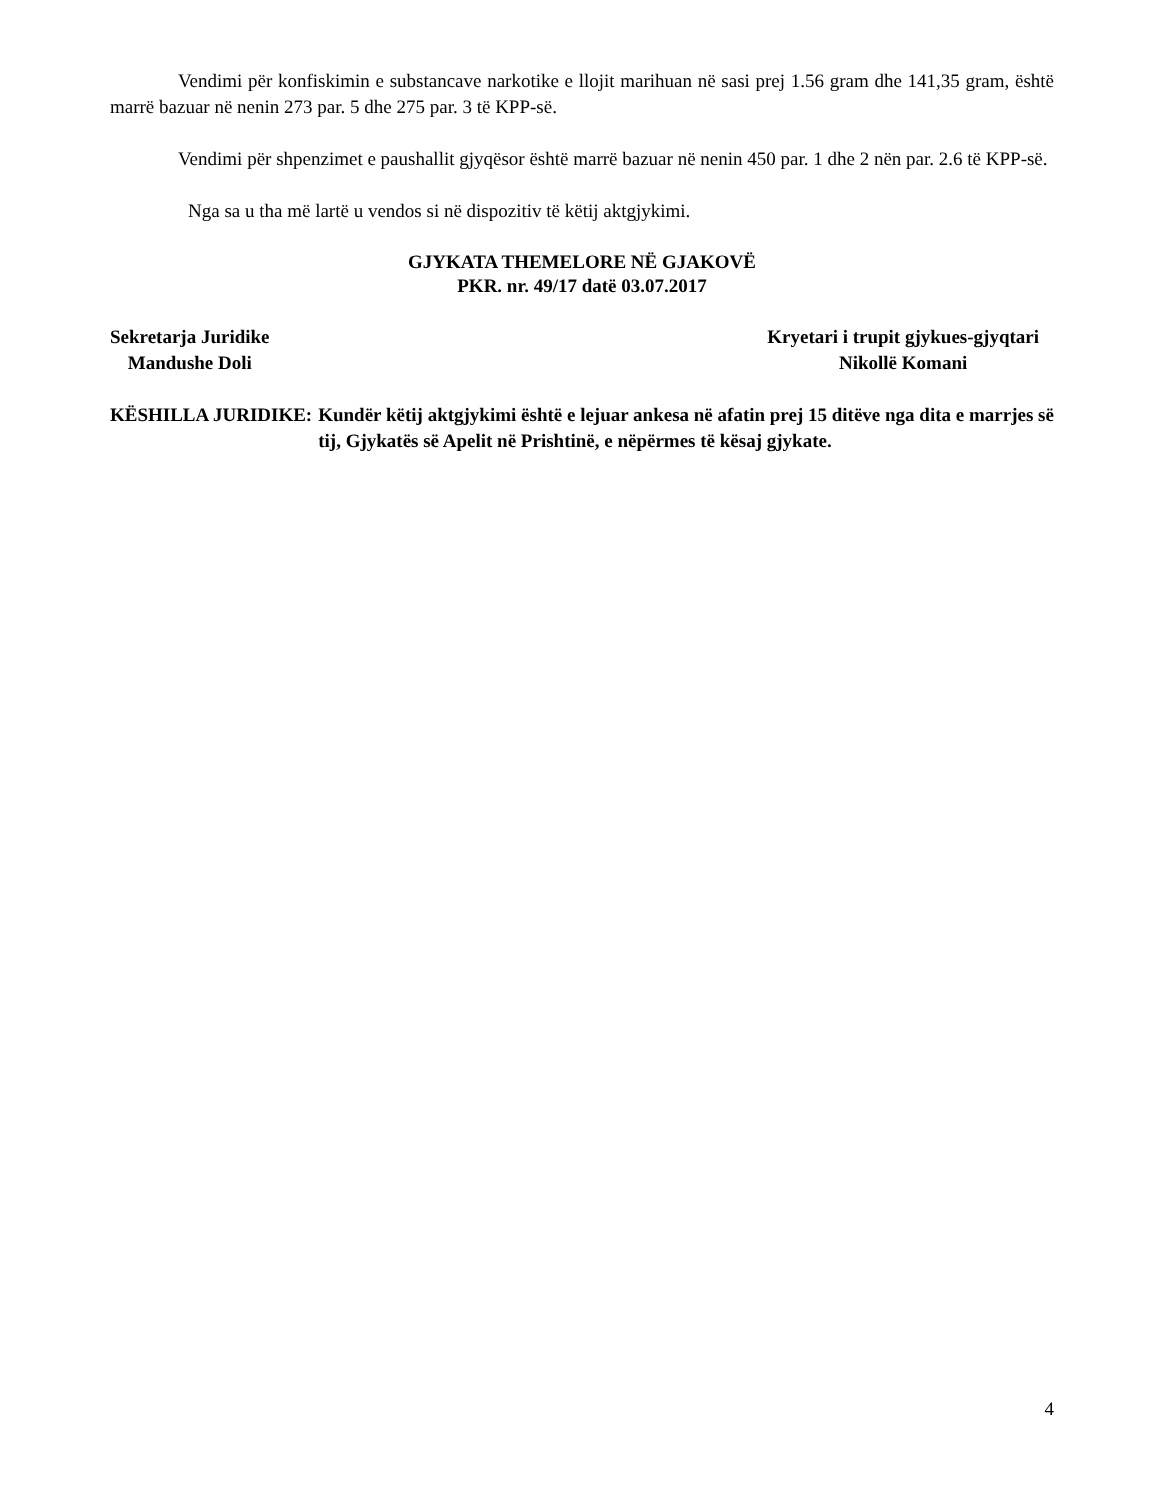Vendimi për konfiskimin e substancave narkotike e llojit marihuan në sasi prej 1.56 gram dhe 141,35 gram, është marrë bazuar në nenin 273 par. 5 dhe 275 par. 3 të KPP-së.
Vendimi për shpenzimet e paushallit gjyqësor është marrë bazuar në nenin 450 par. 1 dhe 2 nën par. 2.6 të KPP-së.
Nga sa u tha më lartë u vendos si në dispozitiv të këtij aktgjykimi.
GJYKATA THEMELORE NË GJAKOVË
PKR. nr. 49/17 datë 03.07.2017
Sekretarja Juridike
Mandushe Doli
Kryetari i trupit gjykues-gjyqtari
Nikollë Komani
KËSHILLA JURIDIKE: Kundër këtij aktgjykimi është e lejuar ankesa në afatin prej 15 ditëve nga dita e marrjes së tij, Gjykatës së Apelit në Prishtinë, e nëpërmes të kësaj gjykate.
4